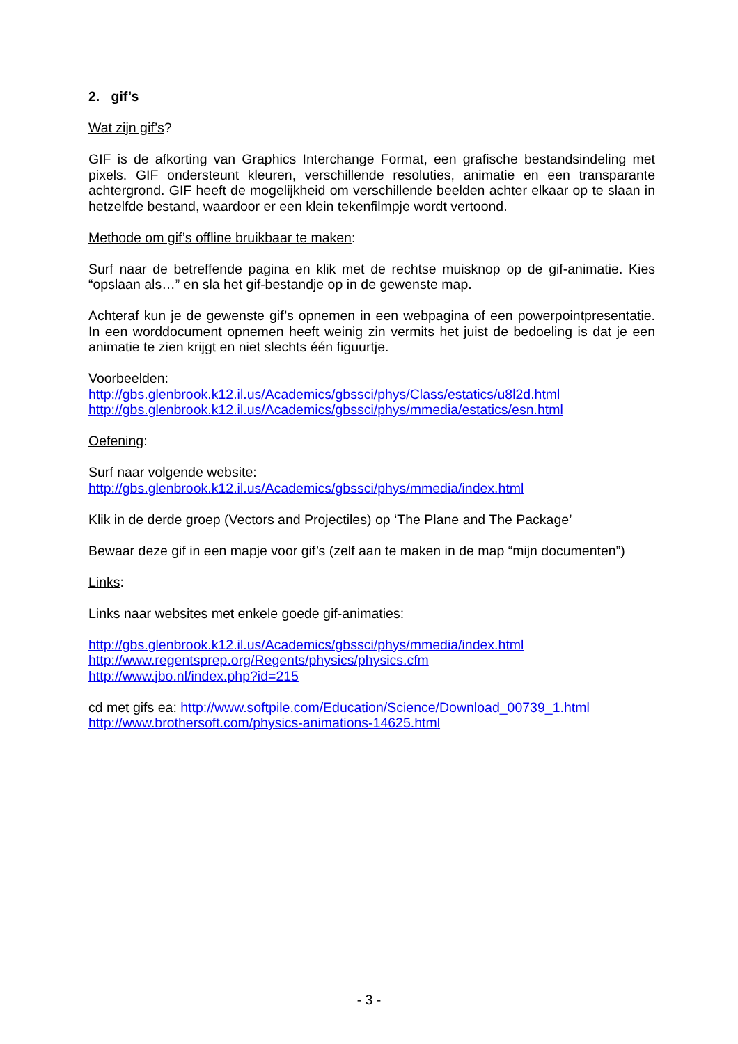2. gif’s
Wat zijn gif’s?
GIF is de afkorting van Graphics Interchange Format, een grafische bestandsindeling met pixels. GIF ondersteunt kleuren, verschillende resoluties, animatie en een transparante achtergrond. GIF heeft de mogelijkheid om verschillende beelden achter elkaar op te slaan in hetzelfde bestand, waardoor er een klein tekenfilmpje wordt vertoond.
Methode om gif’s offline bruikbaar te maken:
Surf naar de betreffende pagina en klik met de rechtse muisknop op de gif-animatie. Kies “opslaan als…” en sla het gif-bestandje op in de gewenste map.
Achteraf kun je de gewenste gif’s opnemen in een webpagina of een powerpointpresentatie. In een worddocument opnemen heeft weinig zin vermits het juist de bedoeling is dat je een animatie te zien krijgt en niet slechts één figuurtje.
Voorbeelden:
http://gbs.glenbrook.k12.il.us/Academics/gbssci/phys/Class/estatics/u8l2d.html
http://gbs.glenbrook.k12.il.us/Academics/gbssci/phys/mmedia/estatics/esn.html
Oefening:
Surf naar volgende website:
http://gbs.glenbrook.k12.il.us/Academics/gbssci/phys/mmedia/index.html
Klik in de derde groep (Vectors and Projectiles) op ‘The Plane and The Package’
Bewaar deze gif in een mapje voor gif’s (zelf aan te maken in de map “mijn documenten”)
Links:
Links naar websites met enkele goede gif-animaties:
http://gbs.glenbrook.k12.il.us/Academics/gbssci/phys/mmedia/index.html
http://www.regentsprep.org/Regents/physics/physics.cfm
http://www.jbo.nl/index.php?id=215
cd met gifs ea: http://www.softpile.com/Education/Science/Download_00739_1.html
http://www.brothersoft.com/physics-animations-14625.html
- 3 -